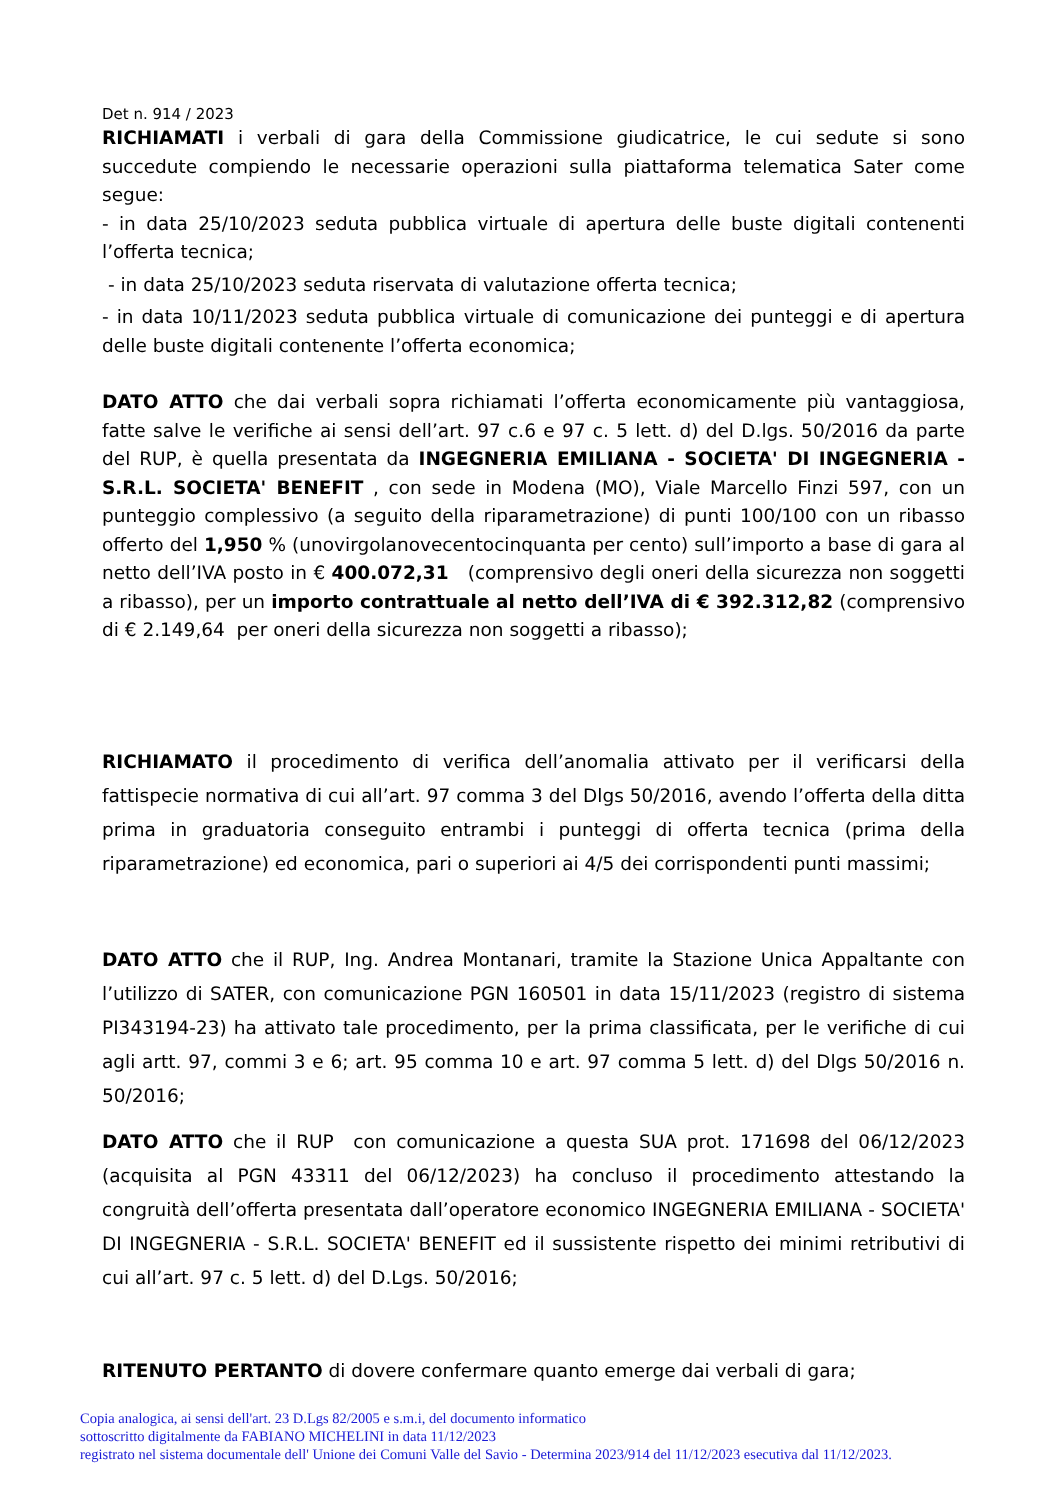Det n. 914 / 2023
RICHIAMATI i verbali di gara della Commissione giudicatrice, le cui sedute si sono succedute compiendo le necessarie operazioni sulla piattaforma telematica Sater come segue:
- in data 25/10/2023 seduta pubblica virtuale di apertura delle buste digitali contenenti l’offerta tecnica;
- in data 25/10/2023 seduta riservata di valutazione offerta tecnica;
- in data 10/11/2023 seduta pubblica virtuale di comunicazione dei punteggi e di apertura delle buste digitali contenente l’offerta economica;
DATO ATTO che dai verbali sopra richiamati l’offerta economicamente più vantaggiosa, fatte salve le verifiche ai sensi dell’art. 97 c.6 e 97 c. 5 lett. d) del D.lgs. 50/2016 da parte del RUP, è quella presentata da INGEGNERIA EMILIANA - SOCIETA' DI INGEGNERIA - S.R.L. SOCIETA' BENEFIT , con sede in Modena (MO), Viale Marcello Finzi 597, con un punteggio complessivo (a seguito della riparametrazione) di punti 100/100 con un ribasso offerto del 1,950 % (unovirgolanovecentocinquanta per cento) sull’importo a base di gara al netto dell’IVA posto in € 400.072,31 (comprensivo degli oneri della sicurezza non soggetti a ribasso), per un importo contrattuale al netto dell’IVA di € 392.312,82 (comprensivo di € 2.149,64 per oneri della sicurezza non soggetti a ribasso);
RICHIAMATO il procedimento di verifica dell’anomalia attivato per il verificarsi della fattispecie normativa di cui all’art. 97 comma 3 del Dlgs 50/2016, avendo l’offerta della ditta prima in graduatoria conseguito entrambi i punteggi di offerta tecnica (prima della riparametrazione) ed economica, pari o superiori ai 4/5 dei corrispondenti punti massimi;
DATO ATTO che il RUP, Ing. Andrea Montanari, tramite la Stazione Unica Appaltante con l’utilizzo di SATER, con comunicazione PGN 160501 in data 15/11/2023 (registro di sistema PI343194-23) ha attivato tale procedimento, per la prima classificata, per le verifiche di cui agli artt. 97, commi 3 e 6; art. 95 comma 10 e art. 97 comma 5 lett. d) del Dlgs 50/2016 n. 50/2016;
DATO ATTO che il RUP con comunicazione a questa SUA prot. 171698 del 06/12/2023 (acquisita al PGN 43311 del 06/12/2023) ha concluso il procedimento attestando la congruità dell’offerta presentata dall’operatore economico INGEGNERIA EMILIANA - SOCIETA' DI INGEGNERIA - S.R.L. SOCIETA' BENEFIT ed il sussistente rispetto dei minimi retributivi di cui all’art. 97 c. 5 lett. d) del D.Lgs. 50/2016;
RITENUTO PERTANTO di dovere confermare quanto emerge dai verbali di gara;
Copia analogica, ai sensi dell'art. 23 D.Lgs 82/2005 e s.m.i, del documento informatico
sottoscritto digitalmente da FABIANO MICHELINI in data 11/12/2023
registrato nel sistema documentale dell' Unione dei Comuni Valle del Savio - Determina 2023/914 del 11/12/2023 esecutiva dal 11/12/2023.